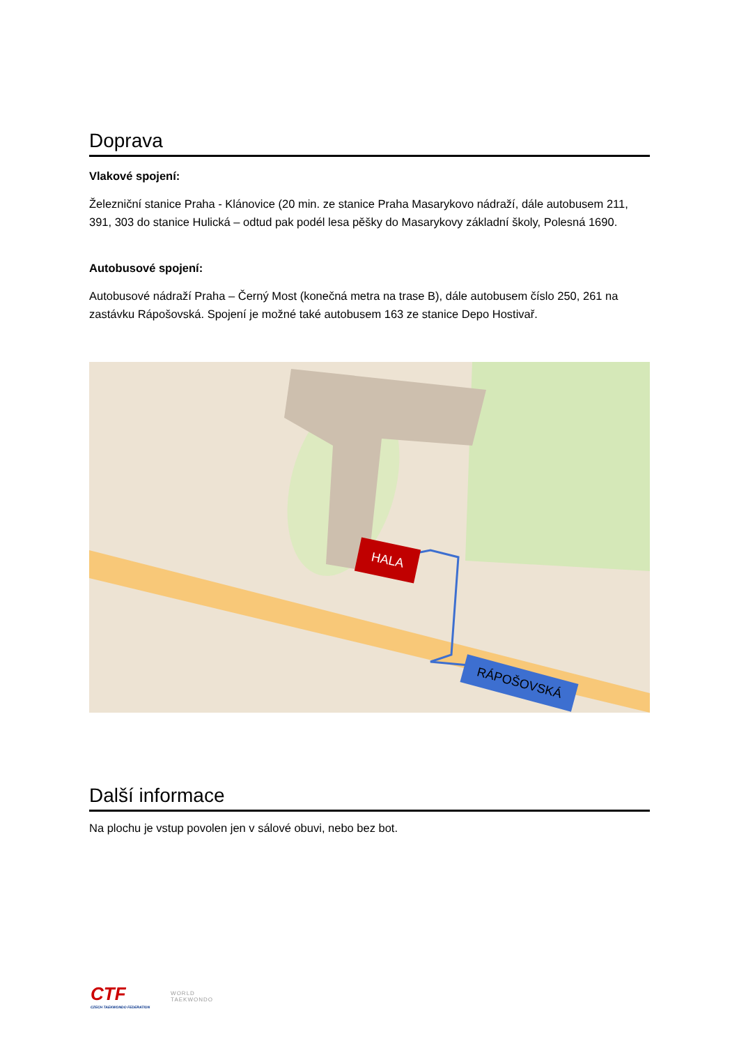Doprava
Vlakové spojení:
Železniční stanice Praha - Klánovice (20 min. ze stanice Praha Masarykovo nádraží, dále autobusem 211, 391, 303 do stanice Hulická – odtud pak podél lesa pěšky do Masarykovy základní školy, Polesná 1690.
Autobusové spojení:
Autobusové nádraží Praha – Černý Most (konečná metra na trase B), dále autobusem číslo 250, 261 na zastávku Rápošovská. Spojení je možné také autobusem 163 ze stanice Depo Hostivař.
HALA
RÁPOŠOVSKÁ
Další informace
Na plochu je vstup povolen jen v sálové obuvi, nebo bez bot.
CTF
CZECH TAEKWONDO FEDERATION
WORLD
TAEKWONDO